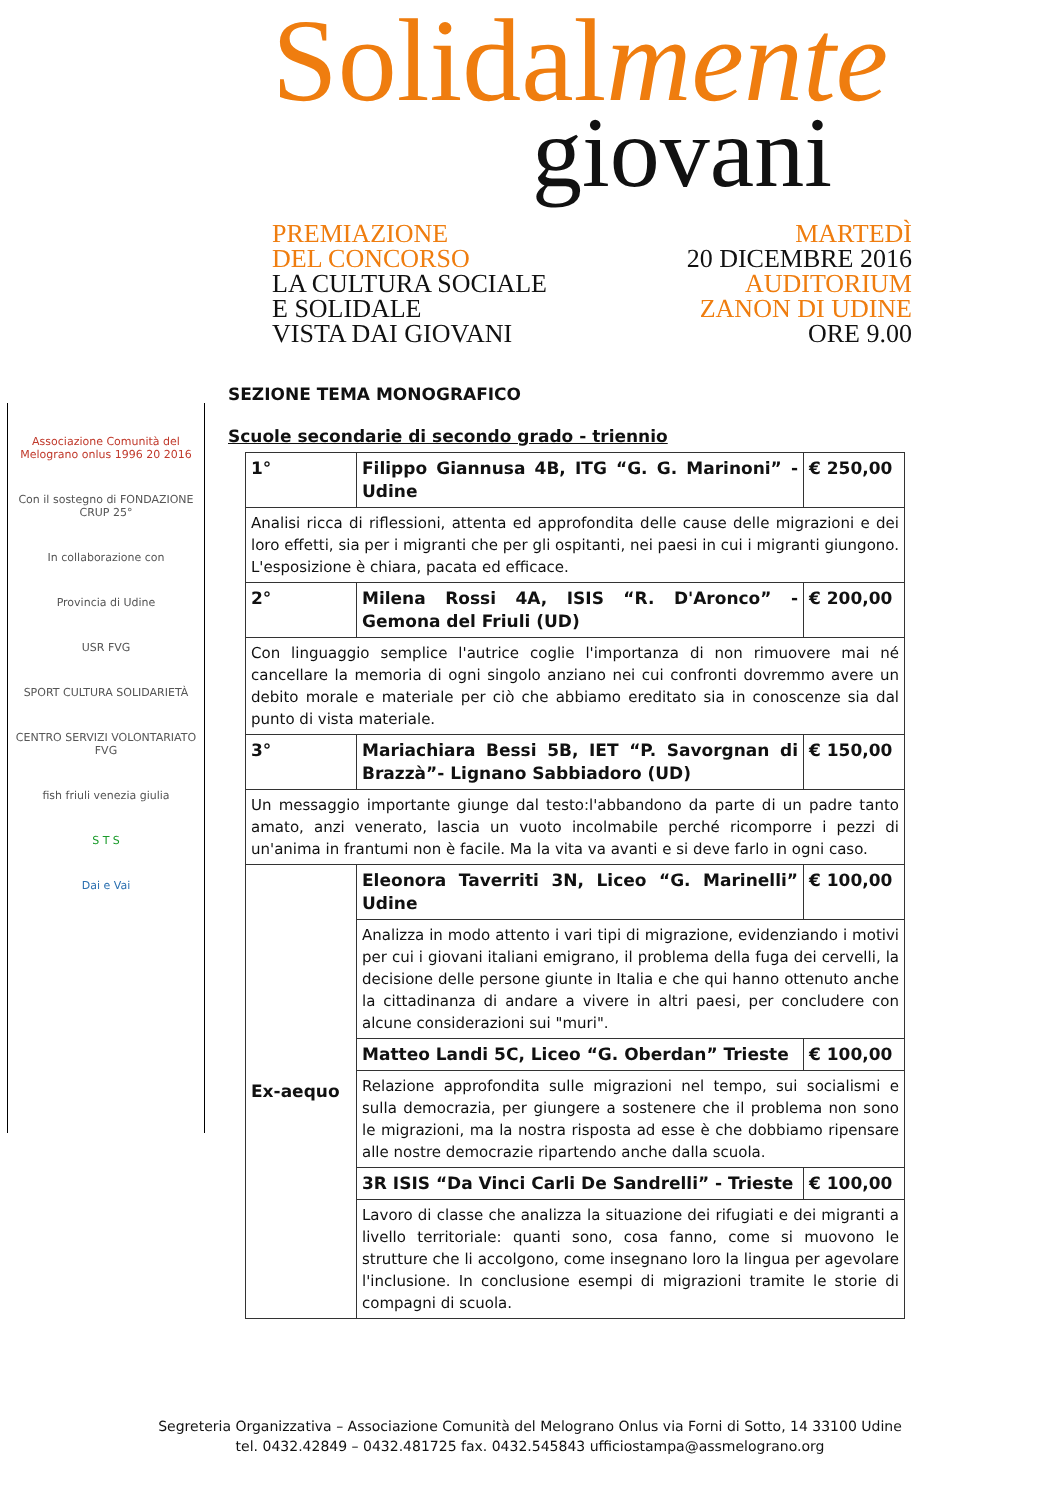Solidalmente
giovani
PREMIAZIONE
DEL CONCORSO
LA CULTURA SOCIALE
E SOLIDALE
VISTA DAI GIOVANI
MARTEDÌ
20 DICEMBRE 2016
AUDITORIUM
ZANON DI UDINE
ORE 9.00
Associazione Comunità del Melograno onlus 1996 20 2016
Con il sostegno di FONDAZIONE CRUP 25°
In collaborazione con
Provincia di Udine
USR FVG
SPORT CULTURA SOLIDARIETÀ
CENTRO SERVIZI VOLONTARIATO FVG
fish friuli venezia giulia
S T S
Dai e Vai
SEZIONE TEMA MONOGRAFICO
Scuole secondarie di secondo grado - triennio
| 1° | Filippo Giannusa 4B, ITG “G. G. Marinoni” - Udine | € 250,00 |
| Analisi ricca di riflessioni, attenta ed approfondita delle cause delle migrazioni e dei loro effetti, sia per i migranti che per gli ospitanti, nei paesi in cui i migranti giungono. L'esposizione è chiara, pacata ed efficace. | | |
| 2° | Milena Rossi 4A, ISIS “R. D'Aronco” - Gemona del Friuli (UD) | € 200,00 |
| Con linguaggio semplice l'autrice coglie l'importanza di non rimuovere mai né cancellare la memoria di ogni singolo anziano nei cui confronti dovremmo avere un debito morale e materiale per ciò che abbiamo ereditato sia in conoscenze sia dal punto di vista materiale. | | |
| 3° | Mariachiara Bessi 5B, IET “P. Savorgnan di Brazzà”- Lignano Sabbiadoro (UD) | € 150,00 |
| Un messaggio importante giunge dal testo:l'abbandono da parte di un padre tanto amato, anzi venerato, lascia un vuoto incolmabile perché ricomporre i pezzi di un'anima in frantumi non è facile. Ma la vita va avanti e si deve farlo in ogni caso. | | |
| Ex-aequo | Eleonora Taverriti 3N, Liceo “G. Marinelli” Udine | € 100,00 |
| | Analizza in modo attento i vari tipi di migrazione, evidenziando i motivi per cui i giovani italiani emigrano, il problema della fuga dei cervelli, la decisione delle persone giunte in Italia e che qui hanno ottenuto anche la cittadinanza di andare a vivere in altri paesi, per concludere con alcune considerazioni sui "muri". | |
| | Matteo Landi 5C, Liceo “G. Oberdan” Trieste | € 100,00 |
| | Relazione approfondita sulle migrazioni nel tempo, sui socialismi e sulla democrazia, per giungere a sostenere che il problema non sono le migrazioni, ma la nostra risposta ad esse è che dobbiamo ripensare alle nostre democrazie ripartendo anche dalla scuola. | |
| | 3R ISIS “Da Vinci Carli De Sandrelli” - Trieste | € 100,00 |
| | Lavoro di classe che analizza la situazione dei rifugiati e dei migranti a livello territoriale: quanti sono, cosa fanno, come si muovono le strutture che li accolgono, come insegnano loro la lingua per agevolare l'inclusione. In conclusione esempi di migrazioni tramite le storie di compagni di scuola. | |
Segreteria Organizzativa – Associazione Comunità del Melograno Onlus via Forni di Sotto, 14 33100 Udine
tel. 0432.42849 – 0432.481725 fax. 0432.545843 ufficiostampa@assmelograno.org